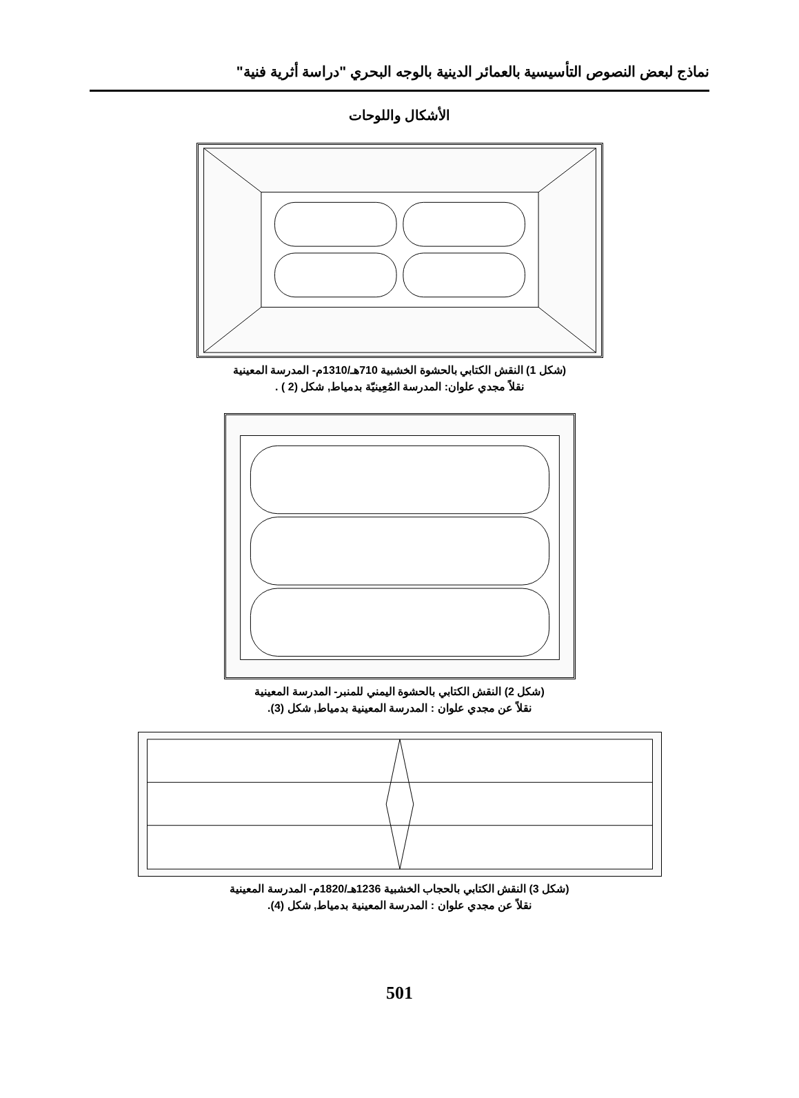نماذج لبعض النصوص التأسيسية بالعمائر الدينية بالوجه البحري "دراسة أثرية فنية"
الأشكال واللوحات
(شكل 1) النقش الكتابي بالحشوة الخشبية 710هـ/1310م- المدرسة المعينية
نقلاً مجدي علوان: المدرسة المُعِينيّة بدمياط, شكل (2 ) .
(شكل 2) النقش الكتابي بالحشوة اليمني للمنبر- المدرسة المعينية
نقلاً عن مجدي علوان : المدرسة المعينية بدمياط, شكل (3).
(شكل 3) النقش الكتابي بالحجاب الخشبية 1236هـ/1820م- المدرسة المعينية
نقلاً عن مجدي علوان : المدرسة المعينية بدمياط, شكل (4).
501